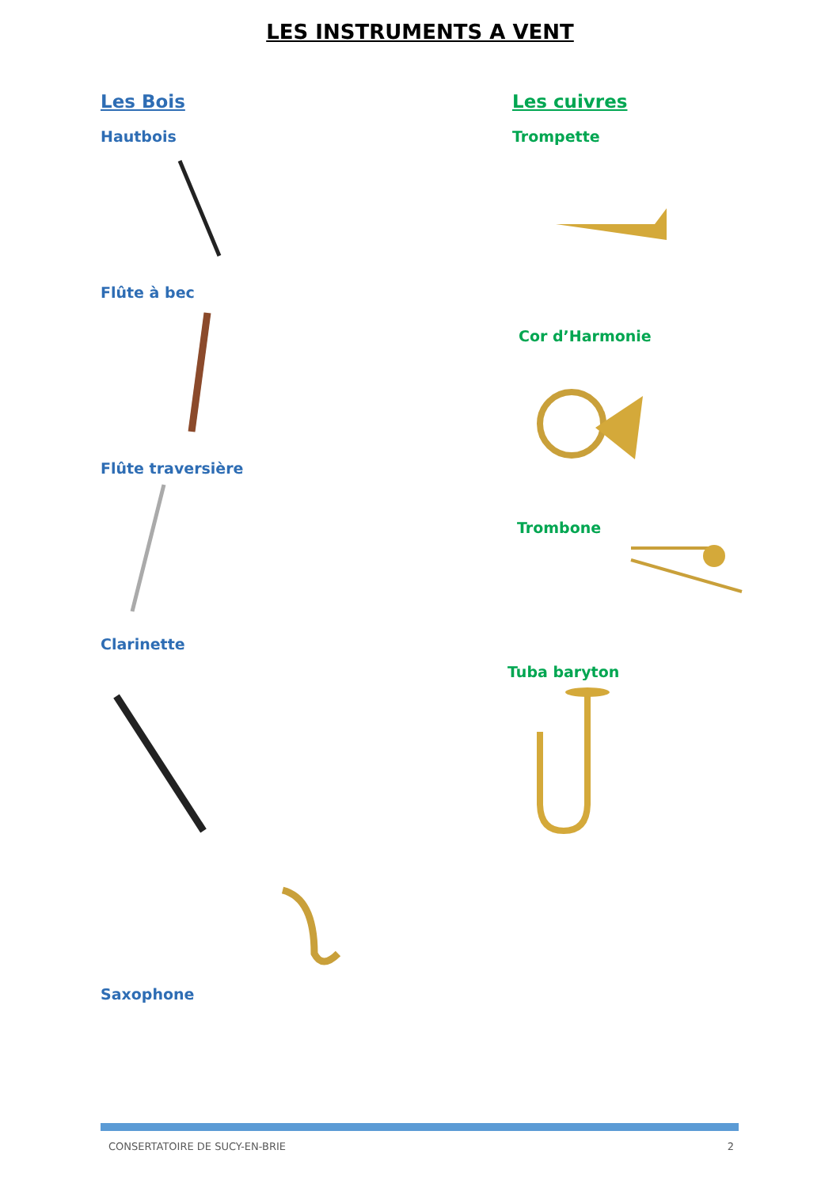LES INSTRUMENTS A VENT
Les Bois
Hautbois
Flûte à bec
Flûte traversière
Clarinette
Saxophone
Les cuivres
Trompette
Cor d’Harmonie
Trombone
Tuba baryton
CONSERTATOIRE DE SUCY-EN-BRIE 2